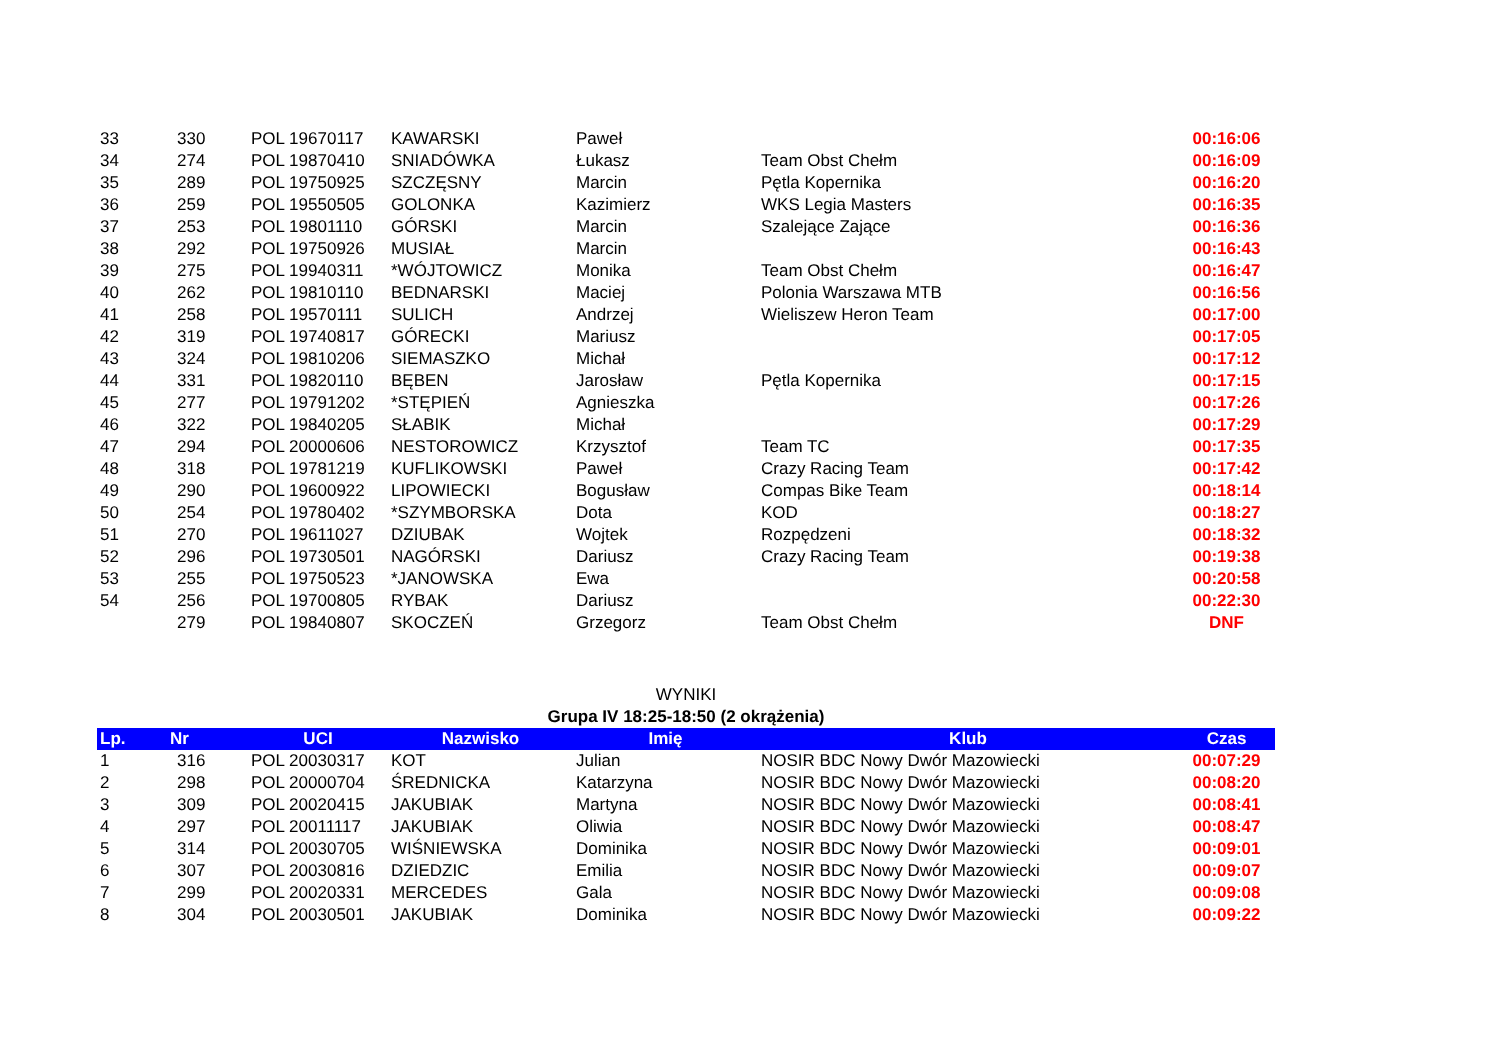| 33 | 330 | POL 19670117 | KAWARSKI | Paweł | | 00:16:06 |
| 34 | 274 | POL 19870410 | SNIADÓWKA | Łukasz | Team Obst Chełm | 00:16:09 |
| 35 | 289 | POL 19750925 | SZCZĘSNY | Marcin | Pętla Kopernika | 00:16:20 |
| 36 | 259 | POL 19550505 | GOLONKA | Kazimierz | WKS Legia Masters | 00:16:35 |
| 37 | 253 | POL 19801110 | GÓRSKI | Marcin | Szalejące Zające | 00:16:36 |
| 38 | 292 | POL 19750926 | MUSIAŁ | Marcin | | 00:16:43 |
| 39 | 275 | POL 19940311 | *WÓJTOWICZ | Monika | Team Obst Chełm | 00:16:47 |
| 40 | 262 | POL 19810110 | BEDNARSKI | Maciej | Polonia Warszawa MTB | 00:16:56 |
| 41 | 258 | POL 19570111 | SULICH | Andrzej | Wieliszew Heron Team | 00:17:00 |
| 42 | 319 | POL 19740817 | GÓRECKI | Mariusz | | 00:17:05 |
| 43 | 324 | POL 19810206 | SIEMASZKO | Michał | | 00:17:12 |
| 44 | 331 | POL 19820110 | BĘBEN | Jarosław | Pętla Kopernika | 00:17:15 |
| 45 | 277 | POL 19791202 | *STĘPIEŃ | Agnieszka | | 00:17:26 |
| 46 | 322 | POL 19840205 | SŁABIK | Michał | | 00:17:29 |
| 47 | 294 | POL 20000606 | NESTOROWICZ | Krzysztof | Team TC | 00:17:35 |
| 48 | 318 | POL 19781219 | KUFLIKOWSKI | Paweł | Crazy Racing Team | 00:17:42 |
| 49 | 290 | POL 19600922 | LIPOWIECKI | Bogusław | Compas Bike Team | 00:18:14 |
| 50 | 254 | POL 19780402 | *SZYMBORSKA | Dota | KOD | 00:18:27 |
| 51 | 270 | POL 19611027 | DZIUBAK | Wojtek | Rozpędzeni | 00:18:32 |
| 52 | 296 | POL 19730501 | NAGÓRSKI | Dariusz | Crazy Racing Team | 00:19:38 |
| 53 | 255 | POL 19750523 | *JANOWSKA | Ewa | | 00:20:58 |
| 54 | 256 | POL 19700805 | RYBAK | Dariusz | | 00:22:30 |
| | 279 | POL 19840807 | SKOCZEŃ | Grzegorz | Team Obst Chełm | DNF |
WYNIKI
Grupa IV 18:25-18:50 (2 okrążenia)
| Lp. | Nr | UCI | Nazwisko | Imię | Klub | Czas |
| --- | --- | --- | --- | --- | --- | --- |
| 1 | 316 | POL 20030317 | KOT | Julian | NOSIR BDC Nowy Dwór Mazowiecki | 00:07:29 |
| 2 | 298 | POL 20000704 | ŚREDNICKA | Katarzyna | NOSIR BDC Nowy Dwór Mazowiecki | 00:08:20 |
| 3 | 309 | POL 20020415 | JAKUBIAK | Martyna | NOSIR BDC Nowy Dwór Mazowiecki | 00:08:41 |
| 4 | 297 | POL 20011117 | JAKUBIAK | Oliwia | NOSIR BDC Nowy Dwór Mazowiecki | 00:08:47 |
| 5 | 314 | POL 20030705 | WIŚNIEWSKA | Dominika | NOSIR BDC Nowy Dwór Mazowiecki | 00:09:01 |
| 6 | 307 | POL 20030816 | DZIEDZIC | Emilia | NOSIR BDC Nowy Dwór Mazowiecki | 00:09:07 |
| 7 | 299 | POL 20020331 | MERCEDES | Gala | NOSIR BDC Nowy Dwór Mazowiecki | 00:09:08 |
| 8 | 304 | POL 20030501 | JAKUBIAK | Dominika | NOSIR BDC Nowy Dwór Mazowiecki | 00:09:22 |